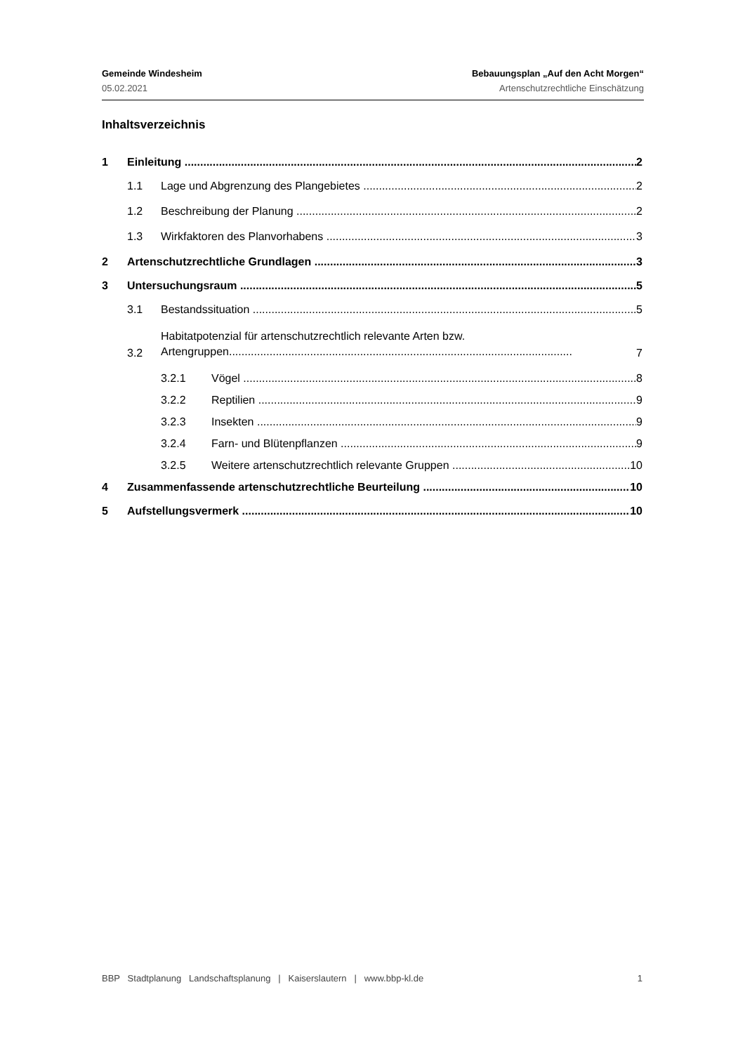Gemeinde Windesheim Bebauungsplan „Auf den Acht Morgen“
05.02.2021 Artenschutzrechtliche Einschätzung
Inhaltsverzeichnis
1 Einleitung 2
1.1 Lage und Abgrenzung des Plangebietes 2
1.2 Beschreibung der Planung 2
1.3 Wirkfaktoren des Planvorhabens 3
2 Artenschutzrechtliche Grundlagen 3
3 Untersuchungsraum 5
3.1 Bestandssituation 5
3.2 Habitatpotenzial für artenschutzrechtlich relevante Arten bzw.
Artengruppen.............................................................................................................. 7
3.2.1 Vögel 8
3.2.2 Reptilien 9
3.2.3 Insekten 9
3.2.4 Farn- und Blütenpflanzen 9
3.2.5 Weitere artenschutzrechtlich relevante Gruppen 10
4 Zusammenfassende artenschutzrechtliche Beurteilung 10
5 Aufstellungsvermerk 10
BBP Stadtplanung Landschaftsplanung | Kaiserslautern | www.bbp-kl.de 1